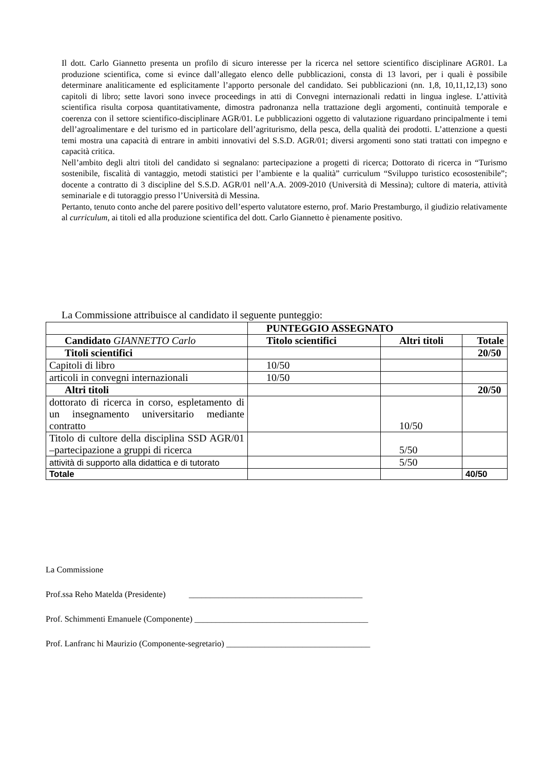Il dott. Carlo Giannetto presenta un profilo di sicuro interesse per la ricerca nel settore scientifico disciplinare AGR01. La produzione scientifica, come si evince dall’allegato elenco delle pubblicazioni, consta di 13 lavori, per i quali è possibile determinare analiticamente ed esplicitamente l’apporto personale del candidato. Sei pubblicazioni (nn. 1,8, 10,11,12,13) sono capitoli di libro; sette lavori sono invece proceedings in atti di Convegni internazionali redatti in lingua inglese. L’attività scientifica risulta corposa quantitativamente, dimostra padronanza nella trattazione degli argomenti, continuità temporale e coerenza con il settore scientifico-disciplinare AGR/01. Le pubblicazioni oggetto di valutazione riguardano principalmente i temi dell’agroalimentare e del turismo ed in particolare dell’agriturismo, della pesca, della qualità dei prodotti. L’attenzione a questi temi mostra una capacità di entrare in ambiti innovativi del S.S.D. AGR/01; diversi argomenti sono stati trattati con impegno e capacità critica.
Nell’ambito degli altri titoli del candidato si segnalano: partecipazione a progetti di ricerca; Dottorato di ricerca in “Turismo sostenibile, fiscalità di vantaggio, metodi statistici per l’ambiente e la qualità” curriculum “Sviluppo turistico ecosostenibile”; docente a contratto di 3 discipline del S.S.D. AGR/01 nell’A.A. 2009-2010 (Università di Messina); cultore di materia, attività seminariale e di tutoraggio presso l’Università di Messina.
Pertanto, tenuto conto anche del parere positivo dell’esperto valutatore esterno, prof. Mario Prestamburgo, il giudizio relativamente al curriculum, ai titoli ed alla produzione scientifica del dott. Carlo Giannetto è pienamente positivo.
La Commissione attribuisce al candidato il seguente punteggio:
| | PUNTEGGIO ASSEGNATO | | |
| Candidato GIANNETTO Carlo | Titolo scientifici | Altri titoli | Totale |
| Titoli scientifici | | | 20/50 |
| Capitoli di libro | 10/50 | | |
| articoli in convegni internazionali | 10/50 | | |
| Altri titoli | | | 20/50 |
| dottorato di ricerca in corso, espletamento di un insegnamento universitario mediante contratto | | 10/50 | |
| Titolo di cultore della disciplina SSD AGR/01 –partecipazione a gruppi di ricerca | | 5/50 | |
| attività di supporto alla didattica e di tutorato | | 5/50 | |
| Totale | | | 40/50 |
La Commissione
Prof.ssa Reho Matelda (Presidente) _________________________________________
Prof. Schimmenti Emanuele (Componente) _________________________________________
Prof. Lanfranc hi Maurizio (Componente-segretario) __________________________________